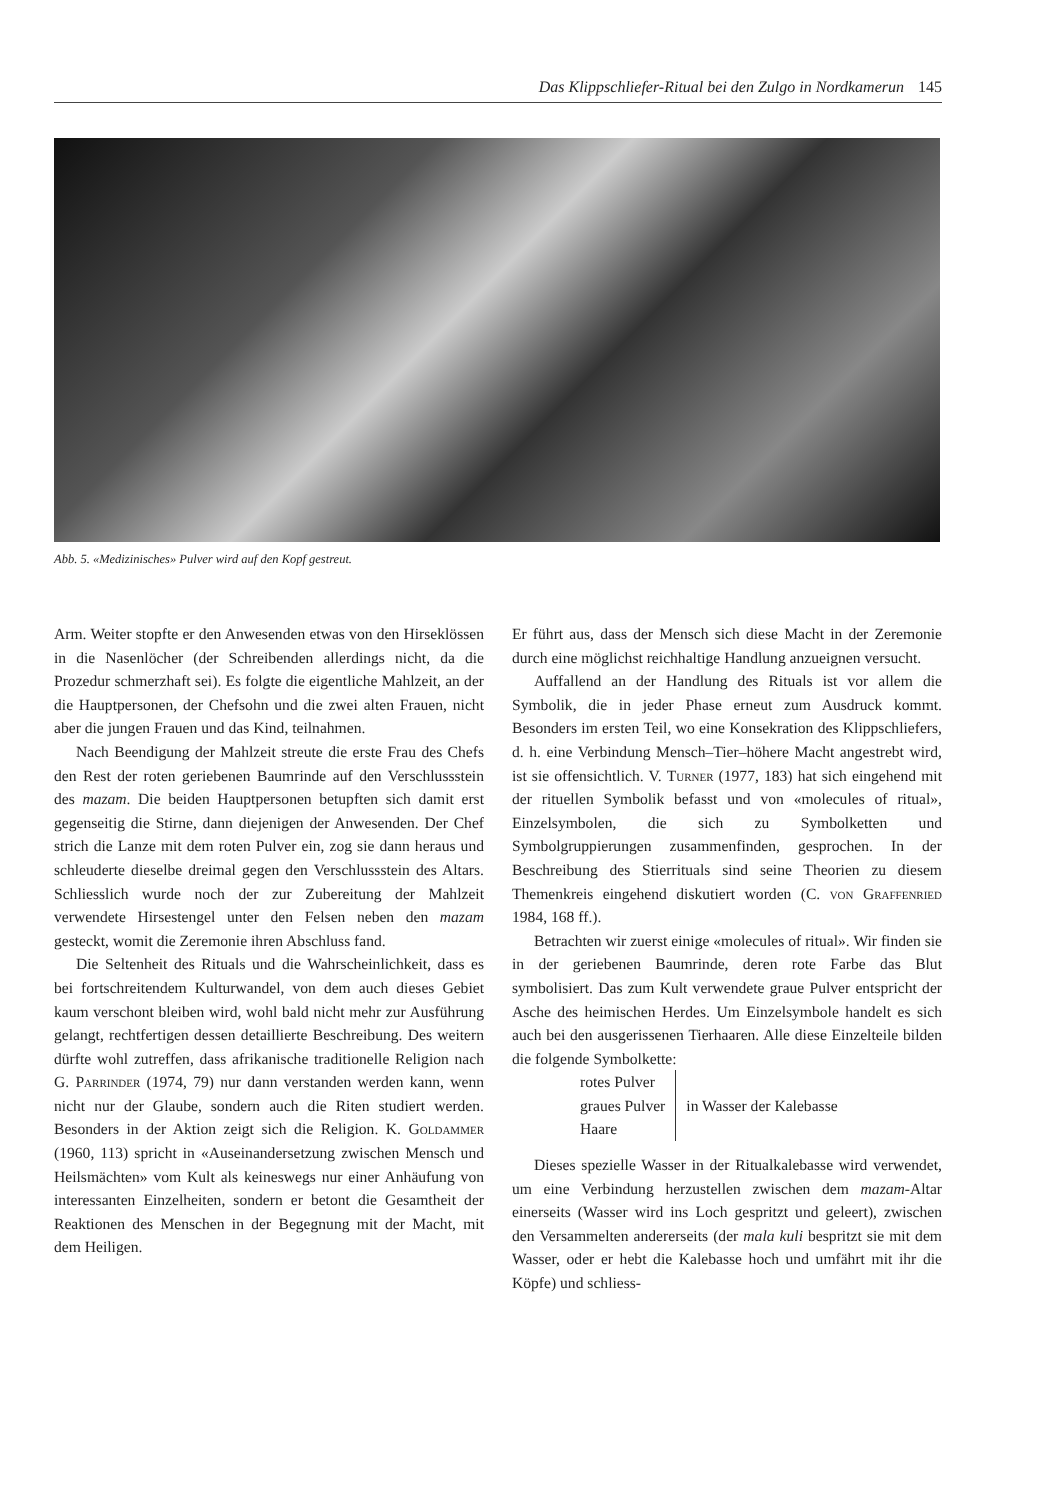Das Klippschliefer-Ritual bei den Zulgo in Nordkamerun 145
Abb. 5. «Medizinisches» Pulver wird auf den Kopf gestreut.
Arm. Weiter stopfte er den Anwesenden etwas von den Hirseklössen in die Nasenlöcher (der Schreibenden allerdings nicht, da die Prozedur schmerzhaft sei). Es folgte die eigentliche Mahlzeit, an der die Hauptpersonen, der Chefsohn und die zwei alten Frauen, nicht aber die jungen Frauen und das Kind, teilnahmen.
Nach Beendigung der Mahlzeit streute die erste Frau des Chefs den Rest der roten geriebenen Baumrinde auf den Verschlussstein des mazam. Die beiden Hauptpersonen betupften sich damit erst gegenseitig die Stirne, dann diejenigen der Anwesenden. Der Chef strich die Lanze mit dem roten Pulver ein, zog sie dann heraus und schleuderte dieselbe dreimal gegen den Verschlussstein des Altars. Schliesslich wurde noch der zur Zubereitung der Mahlzeit verwendete Hirsestengel unter den Felsen neben den mazam gesteckt, womit die Zeremonie ihren Abschluss fand.
Die Seltenheit des Rituals und die Wahrscheinlichkeit, dass es bei fortschreitendem Kulturwandel, von dem auch dieses Gebiet kaum verschont bleiben wird, wohl bald nicht mehr zur Ausführung gelangt, rechtfertigen dessen detaillierte Beschreibung. Des weitern dürfte wohl zutreffen, dass afrikanische traditionelle Religion nach G. Parrinder (1974, 79) nur dann verstanden werden kann, wenn nicht nur der Glaube, sondern auch die Riten studiert werden. Besonders in der Aktion zeigt sich die Religion. K. Goldammer (1960, 113) spricht in «Auseinandersetzung zwischen Mensch und Heilsmächten» vom Kult als keineswegs nur einer Anhäufung von interessanten Einzelheiten, sondern er betont die Gesamtheit der Reaktionen des Menschen in der Begegnung mit der Macht, mit dem Heiligen.
Er führt aus, dass der Mensch sich diese Macht in der Zeremonie durch eine möglichst reichhaltige Handlung anzueignen versucht.
Auffallend an der Handlung des Rituals ist vor allem die Symbolik, die in jeder Phase erneut zum Ausdruck kommt. Besonders im ersten Teil, wo eine Konsekration des Klippschliefers, d. h. eine Verbindung Mensch–Tier–höhere Macht angestrebt wird, ist sie offensichtlich. V. Turner (1977, 183) hat sich eingehend mit der rituellen Symbolik befasst und von «molecules of ritual», Einzelsymbolen, die sich zu Symbolketten und Symbolgruppierungen zusammenfinden, gesprochen. In der Beschreibung des Stierrituals sind seine Theorien zu diesem Themenkreis eingehend diskutiert worden (C. von Graffenried 1984, 168 ff.).
Betrachten wir zuerst einige «molecules of ritual». Wir finden sie in der geriebenen Baumrinde, deren rote Farbe das Blut symbolisiert. Das zum Kult verwendete graue Pulver entspricht der Asche des heimischen Herdes. Um Einzelsymbole handelt es sich auch bei den ausgerissenen Tierhaaren. Alle diese Einzelteile bilden die folgende Symbolkette:
rotes Pulver
graues Pulver
Haare
in Wasser der Kalebasse
Dieses spezielle Wasser in der Ritualkalebasse wird verwendet, um eine Verbindung herzustellen zwischen dem mazam-Altar einerseits (Wasser wird ins Loch gespritzt und geleert), zwischen den Versammelten andererseits (der mala kuli bespritzt sie mit dem Wasser, oder er hebt die Kalebasse hoch und umfährt mit ihr die Köpfe) und schliess-